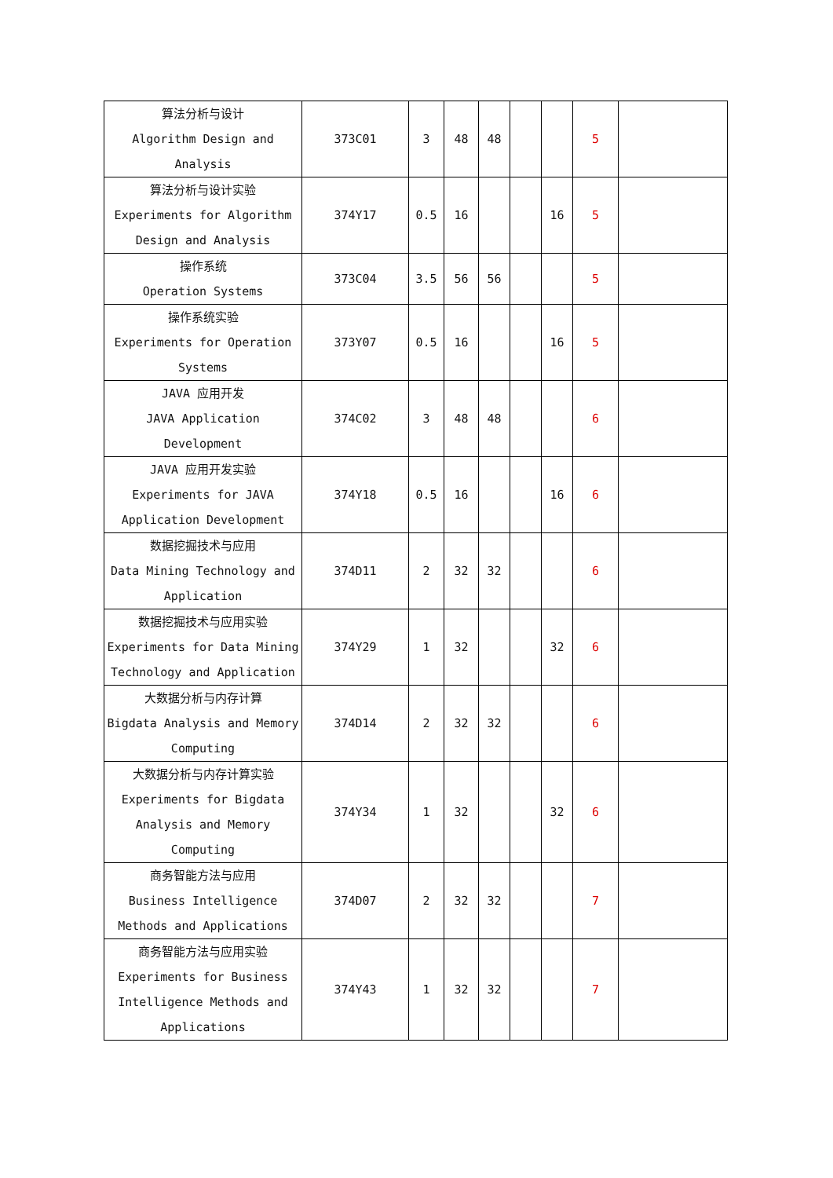| 算法分析与设计 Algorithm Design and Analysis | 373C01 | 3 | 48 | 48 | | | 5 | |
| 算法分析与设计实验 Experiments for Algorithm Design and Analysis | 374Y17 | 0.5 | 16 | | | 16 | 5 | |
| 操作系统 Operation Systems | 373C04 | 3.5 | 56 | 56 | | | 5 | |
| 操作系统实验 Experiments for Operation Systems | 373Y07 | 0.5 | 16 | | | 16 | 5 | |
| JAVA 应用开发 JAVA Application Development | 374C02 | 3 | 48 | 48 | | | 6 | |
| JAVA 应用开发实验 Experiments for JAVA Application Development | 374Y18 | 0.5 | 16 | | | 16 | 6 | |
| 数据挖掘技术与应用 Data Mining Technology and Application | 374D11 | 2 | 32 | 32 | | | 6 | |
| 数据挖掘技术与应用实验 Experiments for Data Mining Technology and Application | 374Y29 | 1 | 32 | | | 32 | 6 | |
| 大数据分析与内存计算 Bigdata Analysis and Memory Computing | 374D14 | 2 | 32 | 32 | | | 6 | |
| 大数据分析与内存计算实验 Experiments for Bigdata Analysis and Memory Computing | 374Y34 | 1 | 32 | | | 32 | 6 | |
| 商务智能方法与应用 Business Intelligence Methods and Applications | 374D07 | 2 | 32 | 32 | | | 7 | |
| 商务智能方法与应用实验 Experiments for Business Intelligence Methods and Applications | 374Y43 | 1 | 32 | 32 | | | 7 | |